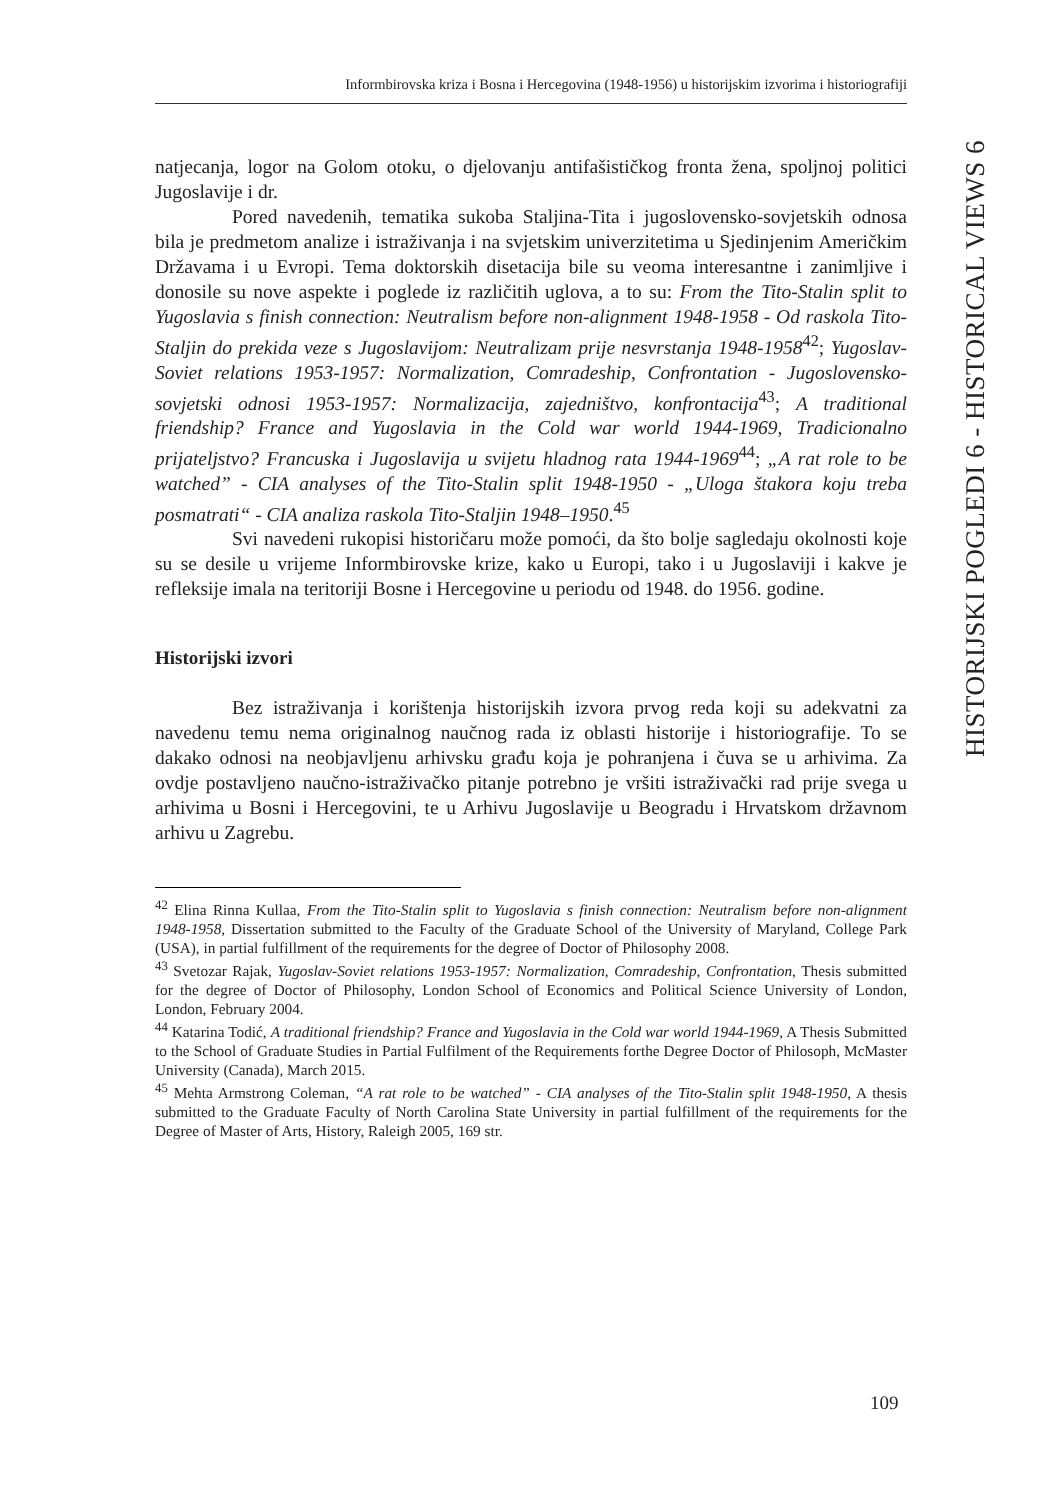Informbirovska kriza i Bosna i Hercegovina (1948-1956) u historijskim izvorima i historiografiji
HISTORIJSKI POGLEDI 6 - HISTORICAL VIEWS 6
natjecanja, logor na Golom otoku, o djelovanju antifašističkog fronta žena, spoljnoj politici Jugoslavije i dr.
Pored navedenih, tematika sukoba Staljina-Tita i jugoslovensko-sovjetskih odnosa bila je predmetom analize i istraživanja i na svjetskim univerzitetima u Sjedinjenim Američkim Državama i u Evropi. Tema doktorskih disetacija bile su veoma interesantne i zanimljive i donosile su nove aspekte i poglede iz različitih uglova, a to su: From the Tito-Stalin split to Yugoslavia s finish connection: Neutralism before non-alignment 1948-1958 - Od raskola Tito-Staljin do prekida veze s Jugoslavijom: Neutralizam prije nesvrstanja 1948-1958<sup>42</sup>; Yugoslav-Soviet relations 1953-1957: Normalization, Comradeship, Confrontation - Jugoslovensko-sovjetski odnosi 1953-1957: Normalizacija, zajedništvo, konfrontacija<sup>43</sup>; A traditional friendship? France and Yugoslavia in the Cold war world 1944-1969, Tradicionalno prijateljstvo? Francuska i Jugoslavija u svijetu hladnog rata 1944-1969<sup>44</sup>; „A rat role to be watched” - CIA analyses of the Tito-Stalin split 1948-1950 - „Uloga štakora koju treba posmatrati“ - CIA analiza raskola Tito-Staljin 1948–1950.<sup>45</sup>
Svi navedeni rukopisi historičaru može pomoći, da što bolje sagledaju okolnosti koje su se desile u vrijeme Informbirovske krize, kako u Europi, tako i u Jugoslaviji i kakve je refleksije imala na teritoriji Bosne i Hercegovine u periodu od 1948. do 1956. godine.
Historijski izvori
Bez istraživanja i korištenja historijskih izvora prvog reda koji su adekvatni za navedenu temu nema originalnog naučnog rada iz oblasti historije i historiografije. To se dakako odnosi na neobjavljenu arhivsku građu koja je pohranjena i čuva se u arhivima. Za ovdje postavljeno naučno-istraživačko pitanje potrebno je vršiti istraživački rad prije svega u arhivima u Bosni i Hercegovini, te u Arhivu Jugoslavije u Beogradu i Hrvatskom državnom arhivu u Zagrebu.
<sup>42</sup> Elina Rinna Kullaa, From the Tito-Stalin split to Yugoslavia s finish connection: Neutralism before non-alignment 1948-1958, Dissertation submitted to the Faculty of the Graduate School of the University of Maryland, College Park (USA), in partial fulfillment of the requirements for the degree of Doctor of Philosophy 2008.
<sup>43</sup> Svetozar Rajak, Yugoslav-Soviet relations 1953-1957: Normalization, Comradeship, Confrontation, Thesis submitted for the degree of Doctor of Philosophy, London School of Economics and Political Science University of London, London, February 2004.
<sup>44</sup> Katarina Todić, A traditional friendship? France and Yugoslavia in the Cold war world 1944-1969, A Thesis Submitted to the School of Graduate Studies in Partial Fulfilment of the Requirements forthe Degree Doctor of Philosoph, McMaster University (Canada), March 2015.
<sup>45</sup> Mehta Armstrong Coleman, “A rat role to be watched” - CIA analyses of the Tito-Stalin split 1948-1950, A thesis submitted to the Graduate Faculty of North Carolina State University in partial fulfillment of the requirements for the Degree of Master of Arts, History, Raleigh 2005, 169 str.
109